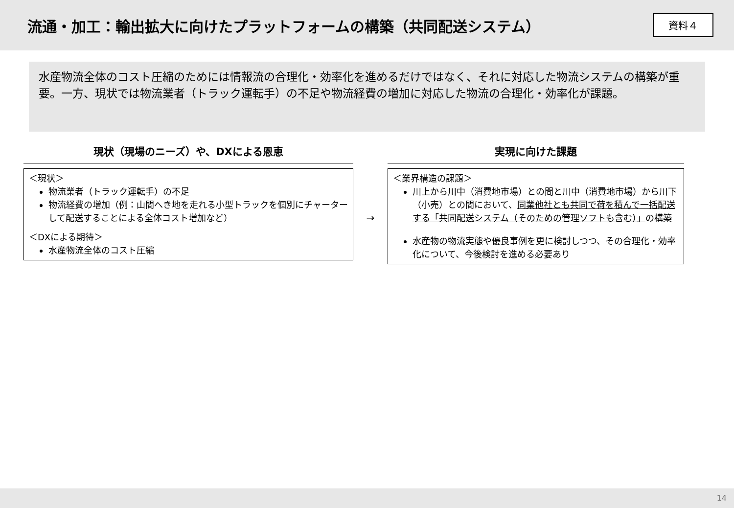流通・加工：輸出拡大に向けたプラットフォームの構築（共同配送システム）
資料４
水産物流全体のコスト圧縮のためには情報流の合理化・効率化を進めるだけではなく、それに対応した物流システムの構築が重要。一方、現状では物流業者（トラック運転手）の不足や物流経費の増加に対応した物流の合理化・効率化が課題。
現状（現場のニーズ）や、DXによる恩恵
＜現状＞
物流業者（トラック運転手）の不足
物流経費の増加（例：山間へき地を走れる小型トラックを個別にチャーターして配送することによる全体コスト増加など）
＜DXによる期待＞
水産物流全体のコスト圧縮
→
実現に向けた課題
＜業界構造の課題＞
川上から川中（消費地市場）との間と川中（消費地市場）から川下（小売）との間において、同業他社とも共同で荷を積んで一括配送する「共同配送システム（そのための管理ソフトも含む）」の構築
水産物の物流実態や優良事例を更に検討しつつ、その合理化・効率化について、今後検討を進める必要あり
14